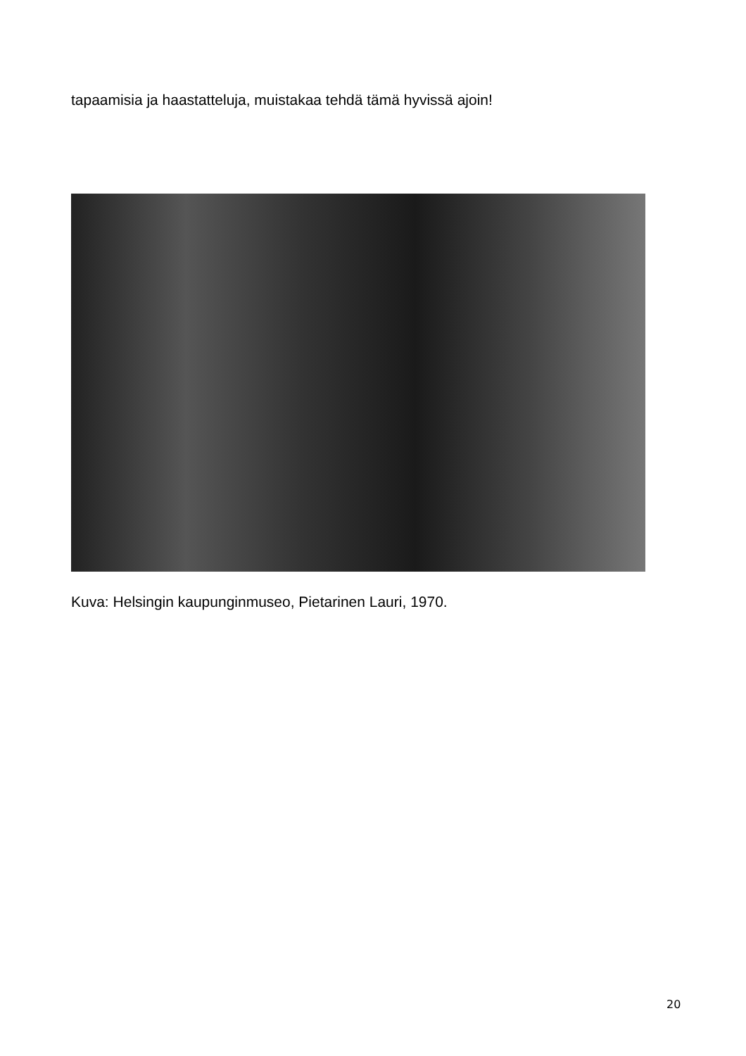tapaamisia ja haastatteluja, muistakaa tehdä tämä hyvissä ajoin!
Kuva: Helsingin kaupunginmuseo, Pietarinen Lauri, 1970.
20